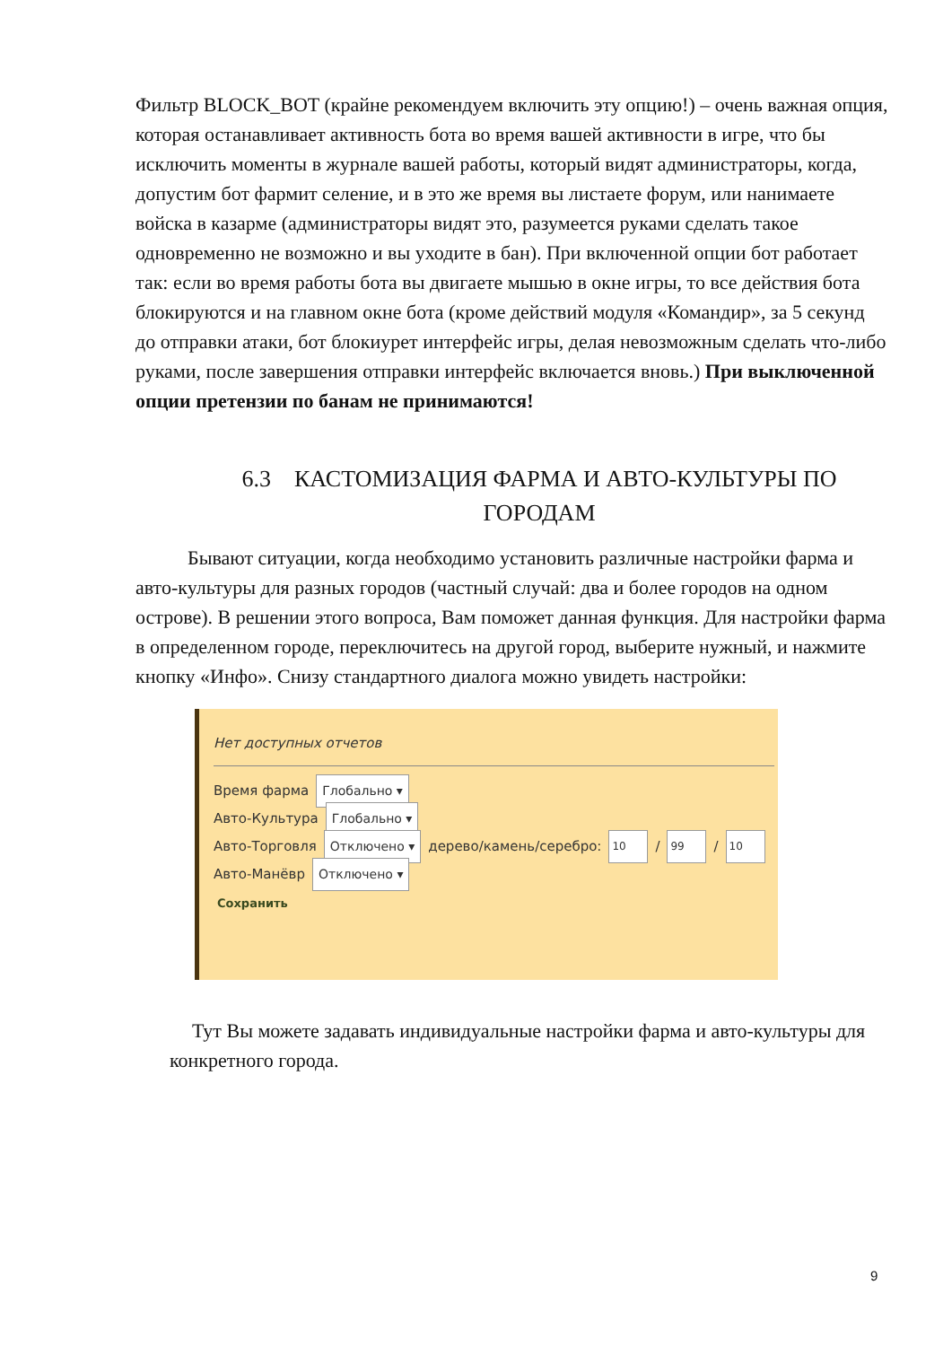Фильтр BLOCK_BOT (крайне рекомендуем включить эту опцию!) – очень важная опция, которая останавливает активность бота во время вашей активности в игре, что бы исключить моменты в журнале вашей работы, который видят администраторы, когда, допустим бот фармит селение, и в это же время вы листаете форум, или нанимаете войска в казарме (администраторы видят это, разумеется руками сделать такое одновременно не возможно и вы уходите в бан). При включенной опции бот работает так: если во время работы бота вы двигаете мышью в окне игры, то все действия бота блокируются и на главном окне бота (кроме действий модуля «Командир», за 5 секунд до отправки атаки, бот блокиурет интерфейс игры, делая невозможным сделать что-либо руками, после завершения отправки интерфейс включается вновь.) При выключенной опции претензии по банам не принимаются!
6.3 КАСТОМИЗАЦИЯ ФАРМА И АВТО-КУЛЬТУРЫ ПО ГОРОДАМ
Бывают ситуации, когда необходимо установить различные настройки фарма и авто-культуры для разных городов (частный случай: два и более городов на одном острове). В решении этого вопроса, Вам поможет данная функция. Для настройки фарма в определенном городе, переключитесь на другой город, выберите нужный, и нажмите кнопку «Инфо». Снизу стандартного диалога можно увидеть настройки:
Нет доступных отчетов
Время фарма Глобально ▾
Авто-Культура Глобально ▾
Авто-Торговля Отключено ▾ дерево/камень/серебро: 10 / 99 / 10
Авто-Манёвр Отключено ▾
Сохранить
Тут Вы можете задавать индивидуальные настройки фарма и авто-культуры для конкретного города.
9